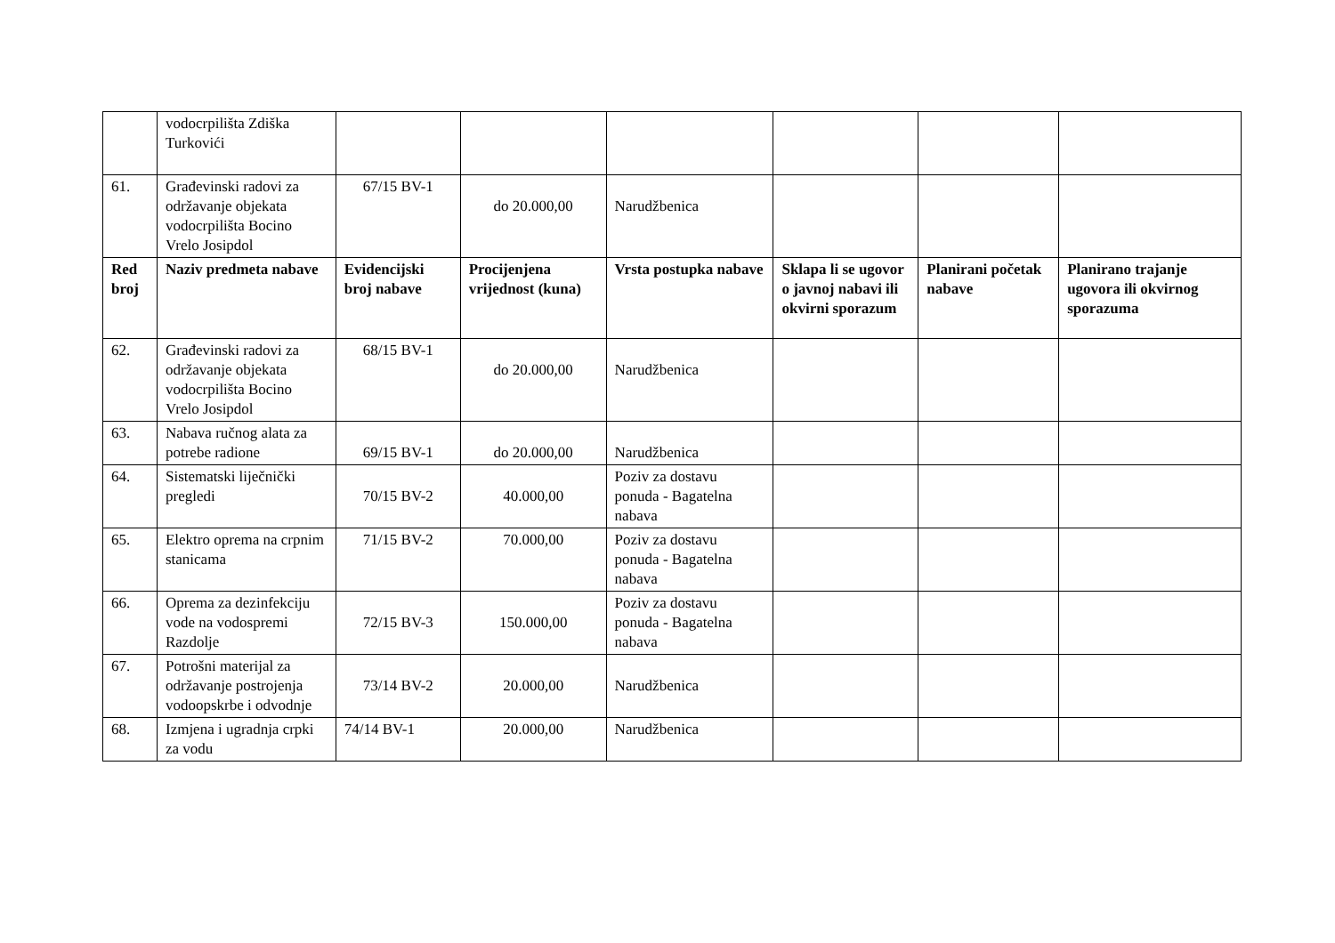| | vodocrpilišta Zdiška Turkovići | | | | | | |
| 61. | Građevinski radovi za održavanje objekata vodocrpilišta Bocino Vrelo Josipdol | 67/15 BV-1 | do 20.000,00 | Narudžbenica | | | |
| Red broj | Naziv predmeta nabave | Evidencijski broj nabave | Procijenjena vrijednost (kuna) | Vrsta postupka nabave | Sklapa li se ugovor o javnoj nabavi ili okvirni sporazum | Planirani početak nabave | Planirano trajanje ugovora ili okvirnog sporazuma |
| 62. | Građevinski radovi za održavanje objekata vodocrpilišta Bocino Vrelo Josipdol | 68/15 BV-1 | do 20.000,00 | Narudžbenica | | | |
| 63. | Nabava ručnog alata za potrebe radione | 69/15 BV-1 | do 20.000,00 | Narudžbenica | | | |
| 64. | Sistematski liječnički pregledi | 70/15 BV-2 | 40.000,00 | Poziv za dostavu ponuda - Bagatelna nabava | | | |
| 65. | Elektro oprema na crpnim stanicama | 71/15 BV-2 | 70.000,00 | Poziv za dostavu ponuda - Bagatelna nabava | | | |
| 66. | Oprema za dezinfekciju vode na vodospremi Razdolje | 72/15 BV-3 | 150.000,00 | Poziv za dostavu ponuda - Bagatelna nabava | | | |
| 67. | Potrošni materijal za održavanje postrojenja vodoopskrbe i odvodnje | 73/14 BV-2 | 20.000,00 | Narudžbenica | | | |
| 68. | Izmjena i ugradnja crpki za vodu | 74/14 BV-1 | 20.000,00 | Narudžbenica | | | |